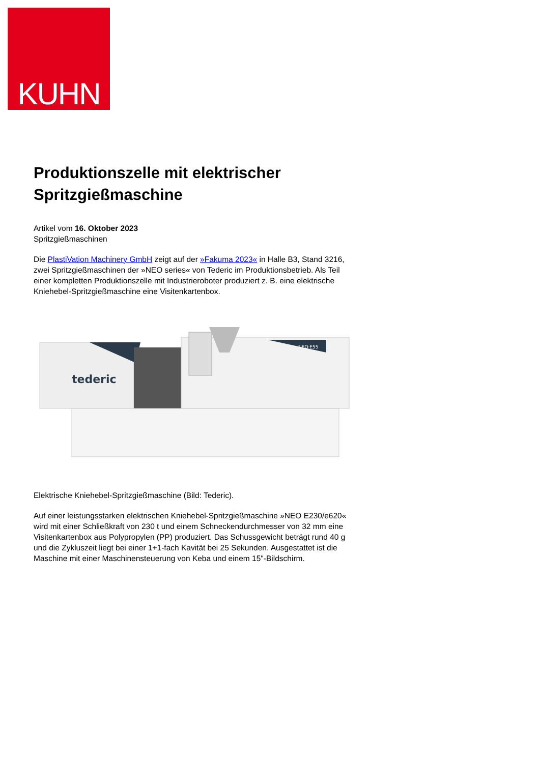KUHN
Produktionszelle mit elektrischer Spritzgießmaschine
Artikel vom 16. Oktober 2023
Spritzgießmaschinen
Die PlastiVation Machinery GmbH zeigt auf der »Fakuma 2023« in Halle B3, Stand 3216, zwei Spritzgießmaschinen der »NEO series« von Tederic im Produktionsbetrieb. Als Teil einer kompletten Produktionszelle mit Industrieroboter produziert z. B. eine elektrische Kniehebel-Spritzgießmaschine eine Visitenkartenbox.
tederic
NEO·E55
Elektrische Kniehebel-Spritzgießmaschine (Bild: Tederic).
Auf einer leistungsstarken elektrischen Kniehebel-Spritzgießmaschine »NEO E230/e620« wird mit einer Schließkraft von 230 t und einem Schneckendurchmesser von 32 mm eine Visitenkartenbox aus Polypropylen (PP) produziert. Das Schussgewicht beträgt rund 40 g und die Zykluszeit liegt bei einer 1+1-fach Kavität bei 25 Sekunden. Ausgestattet ist die Maschine mit einer Maschinensteuerung von Keba und einem 15"-Bildschirm.